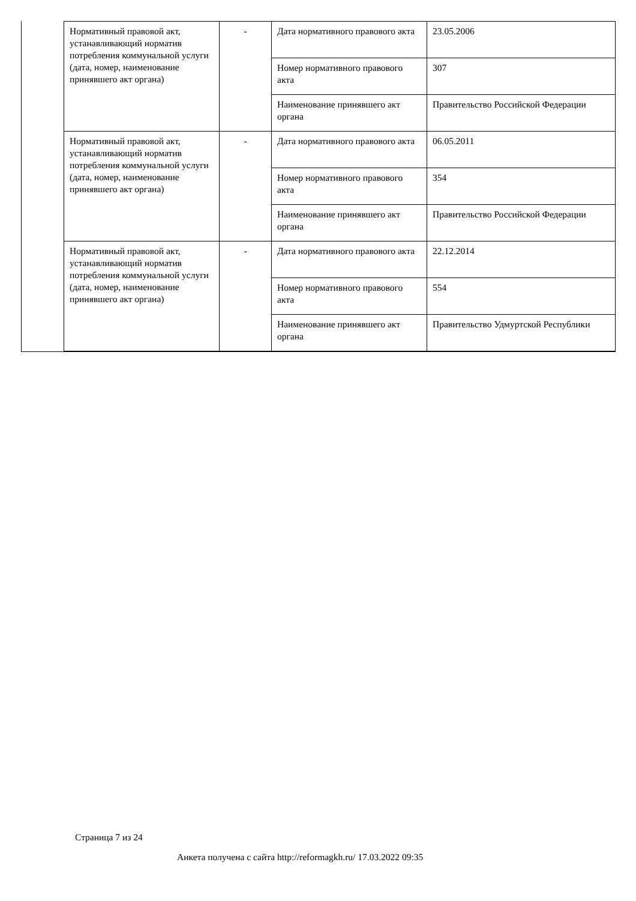| Нормативный правовой акт, устанавливающий норматив потребления коммунальной услуги (дата, номер, наименование принявшего акт органа) | - | Дата нормативного правового акта | 23.05.2006 |
| | | Номер нормативного правового акта | 307 |
| | | Наименование принявшего акт органа | Правительство Российской Федерации |
| Нормативный правовой акт, устанавливающий норматив потребления коммунальной услуги (дата, номер, наименование принявшего акт органа) | - | Дата нормативного правового акта | 06.05.2011 |
| | | Номер нормативного правового акта | 354 |
| | | Наименование принявшего акт органа | Правительство Российской Федерации |
| Нормативный правовой акт, устанавливающий норматив потребления коммунальной услуги (дата, номер, наименование принявшего акт органа) | - | Дата нормативного правового акта | 22.12.2014 |
| | | Номер нормативного правового акта | 554 |
| | | Наименование принявшего акт органа | Правительство Удмуртской Республики |
Страница 7 из 24
Анкета получена с сайта http://reformagkh.ru/ 17.03.2022 09:35